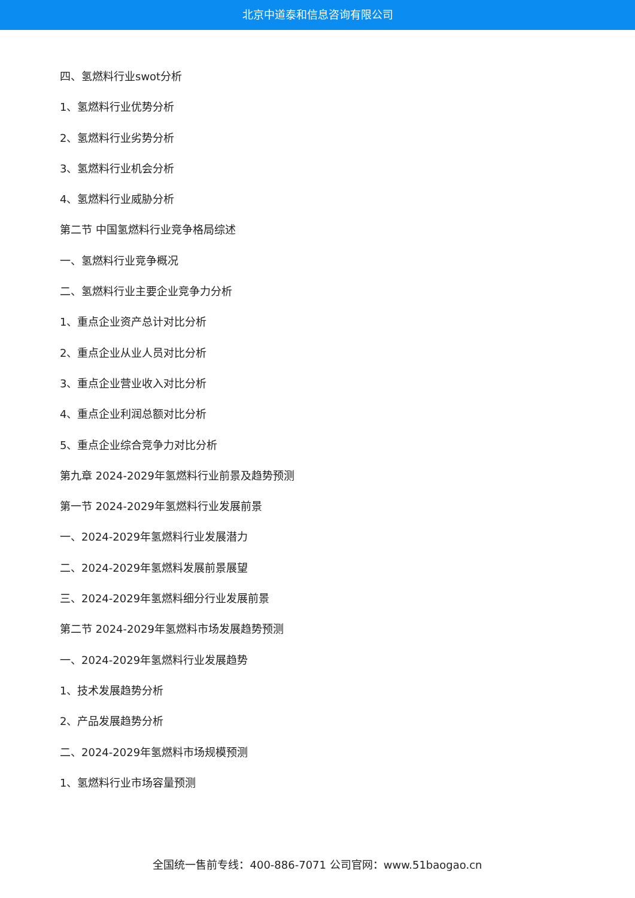北京中道泰和信息咨询有限公司
四、氢燃料行业swot分析
1、氢燃料行业优势分析
2、氢燃料行业劣势分析
3、氢燃料行业机会分析
4、氢燃料行业威胁分析
第二节 中国氢燃料行业竞争格局综述
一、氢燃料行业竞争概况
二、氢燃料行业主要企业竞争力分析
1、重点企业资产总计对比分析
2、重点企业从业人员对比分析
3、重点企业营业收入对比分析
4、重点企业利润总额对比分析
5、重点企业综合竞争力对比分析
第九章 2024-2029年氢燃料行业前景及趋势预测
第一节 2024-2029年氢燃料行业发展前景
一、2024-2029年氢燃料行业发展潜力
二、2024-2029年氢燃料发展前景展望
三、2024-2029年氢燃料细分行业发展前景
第二节 2024-2029年氢燃料市场发展趋势预测
一、2024-2029年氢燃料行业发展趋势
1、技术发展趋势分析
2、产品发展趋势分析
二、2024-2029年氢燃料市场规模预测
1、氢燃料行业市场容量预测
全国统一售前专线：400-886-7071 公司官网：www.51baogao.cn